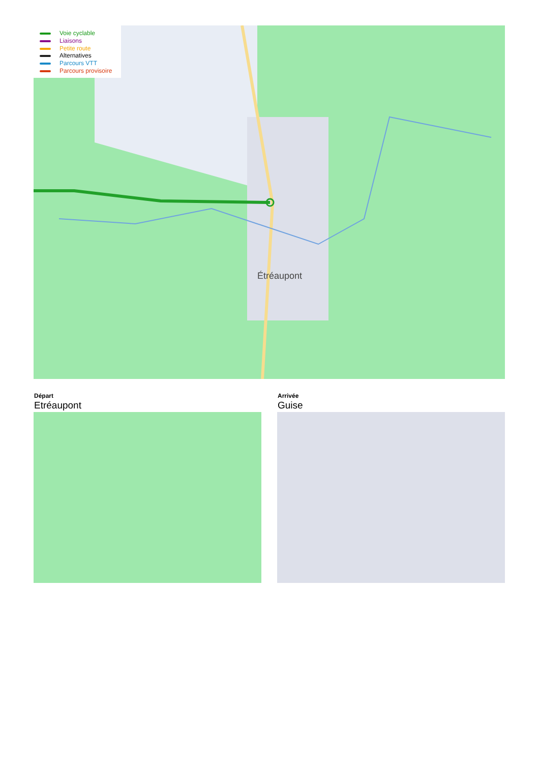Étréaupont
Voie cyclable
Liaisons
Petite route
Alternatives
Parcours VTT
Parcours provisoire
Départ
Etréaupont
Arrivée
Guise